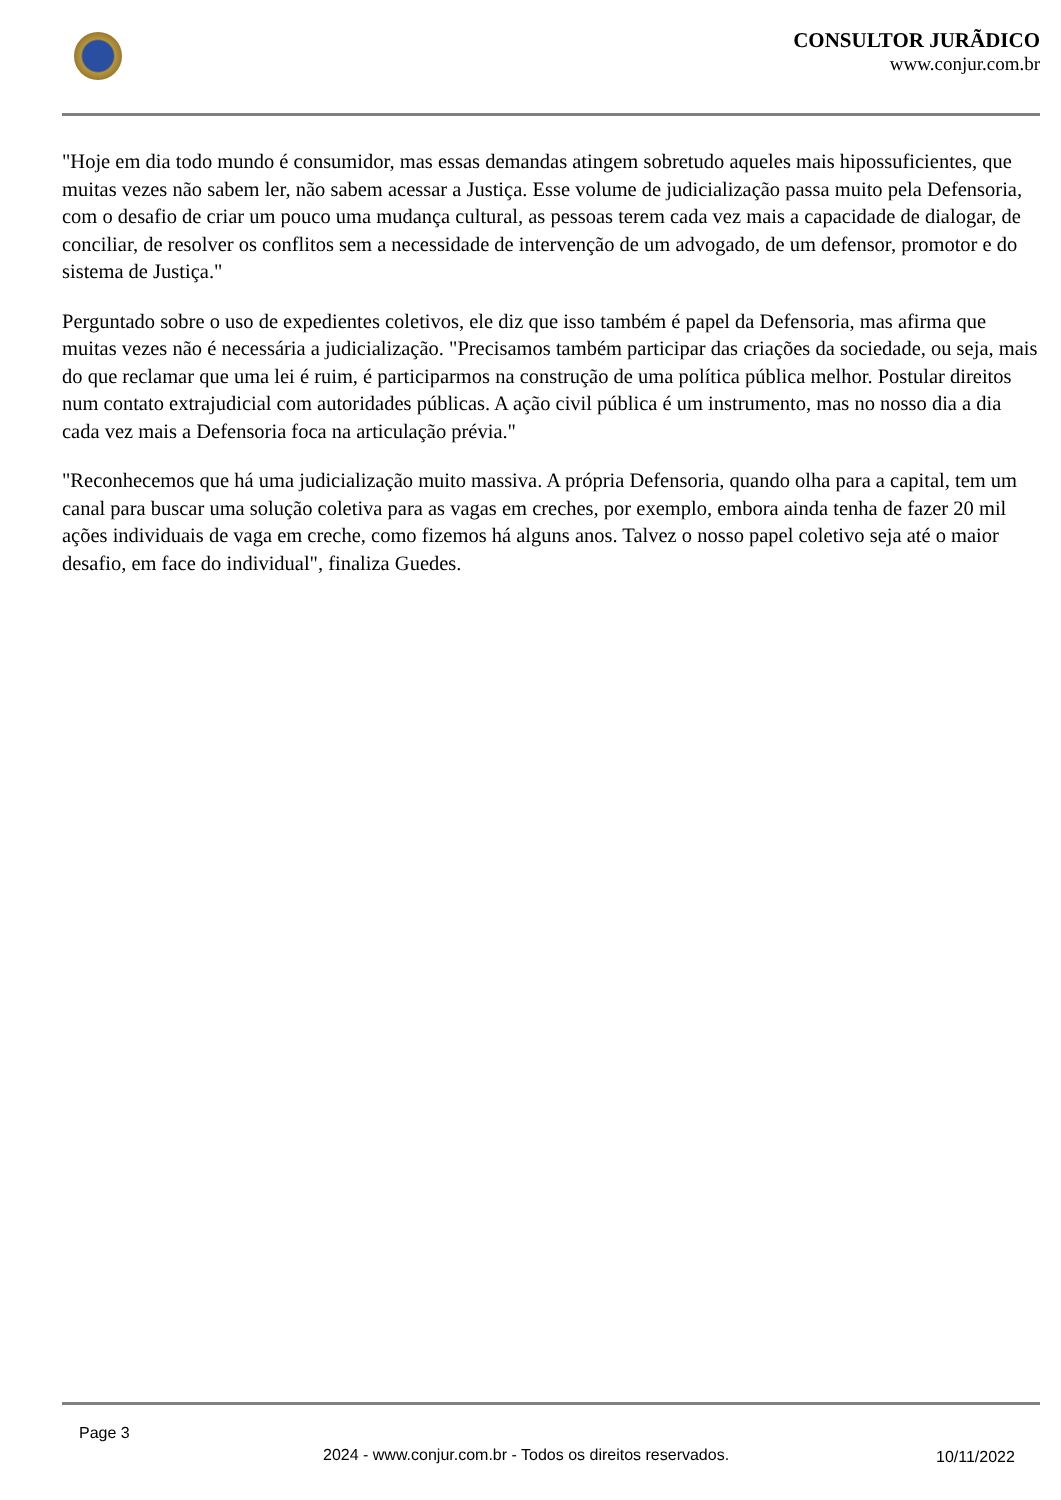CONSULTOR JURÃDICO
www.conjur.com.br
"Hoje em dia todo mundo é consumidor, mas essas demandas atingem sobretudo aqueles mais hipossuficientes, que muitas vezes não sabem ler, não sabem acessar a Justiça. Esse volume de judicialização passa muito pela Defensoria, com o desafio de criar um pouco uma mudança cultural, as pessoas terem cada vez mais a capacidade de dialogar, de conciliar, de resolver os conflitos sem a necessidade de intervenção de um advogado, de um defensor, promotor e do sistema de Justiça."
Perguntado sobre o uso de expedientes coletivos, ele diz que isso também é papel da Defensoria, mas afirma que muitas vezes não é necessária a judicialização. "Precisamos também participar das criações da sociedade, ou seja, mais do que reclamar que uma lei é ruim, é participarmos na construção de uma política pública melhor. Postular direitos num contato extrajudicial com autoridades públicas. A ação civil pública é um instrumento, mas no nosso dia a dia cada vez mais a Defensoria foca na articulação prévia."
"Reconhecemos que há uma judicialização muito massiva. A própria Defensoria, quando olha para a capital, tem um canal para buscar uma solução coletiva para as vagas em creches, por exemplo, embora ainda tenha de fazer 20 mil ações individuais de vaga em creche, como fizemos há alguns anos. Talvez o nosso papel coletivo seja até o maior desafio, em face do individual", finaliza Guedes.
Page 3
2024 - www.conjur.com.br - Todos os direitos reservados.
10/11/2022